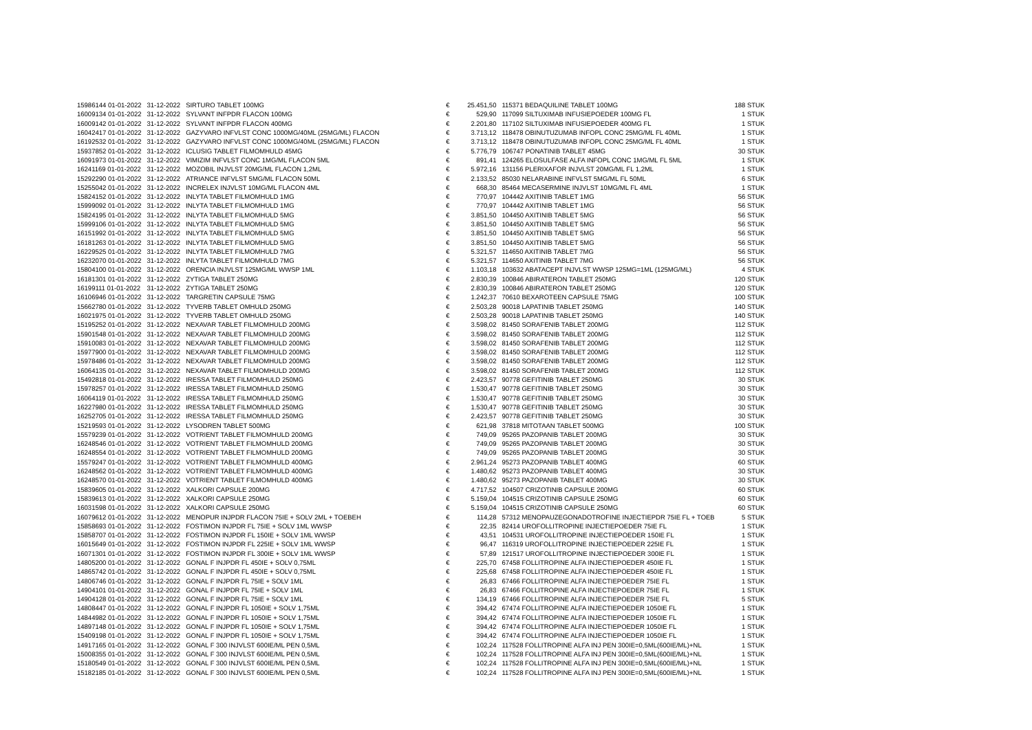| 15986144 01-01-2022 | 31-12-2022 | SIRTURO TABLET 100MG | € | 25.451,50 | 115371 BEDAQUILINE TABLET 100MG | 188 STUK |
| 16009134 01-01-2022 | 31-12-2022 | SYLVANT INFPDR FLACON 100MG | € | 529,90 | 117099 SILTUXIMAB INFUSIEPOEDER 100MG FL | 1 STUK |
| 16009142 01-01-2022 | 31-12-2022 | SYLVANT INFPDR FLACON 400MG | € | 2.201,80 | 117102 SILTUXIMAB INFUSIEPOEDER 400MG FL | 1 STUK |
| 16042417 01-01-2022 | 31-12-2022 | GAZYVARO INFVLST CONC 1000MG/40ML (25MG/ML) FLACON | € | 3.713,12 | 118478 OBINUTUZUMAB INFOPL CONC 25MG/ML FL 40ML | 1 STUK |
| 16192532 01-01-2022 | 31-12-2022 | GAZYVARO INFVLST CONC 1000MG/40ML (25MG/ML) FLACON | € | 3.713,12 | 118478 OBINUTUZUMAB INFOPL CONC 25MG/ML FL 40ML | 1 STUK |
| 15937852 01-01-2022 | 31-12-2022 | ICLUSIG TABLET FILMOMHULD 45MG | € | 5.776,79 | 106747 PONATINIB TABLET 45MG | 30 STUK |
| 16091973 01-01-2022 | 31-12-2022 | VIMIZIM INFVLST CONC 1MG/ML FLACON 5ML | € | 891,41 | 124265 ELOSULFASE ALFA INFOPL CONC 1MG/ML FL 5ML | 1 STUK |
| 16241169 01-01-2022 | 31-12-2022 | MOZOBIL INJVLST 20MG/ML FLACON 1,2ML | € | 5.972,16 | 131156 PLERIXAFOR INJVLST 20MG/ML FL 1,2ML | 1 STUK |
| 15292290 01-01-2022 | 31-12-2022 | ATRIANCE INFVLST 5MG/ML FLACON 50ML | € | 2.133,52 | 85030 NELARABINE INFVLST 5MG/ML FL 50ML | 6 STUK |
| 15255042 01-01-2022 | 31-12-2022 | INCRELEX INJVLST 10MG/ML FLACON 4ML | € | 668,30 | 85464 MECASERMINE INJVLST 10MG/ML FL 4ML | 1 STUK |
| 15824152 01-01-2022 | 31-12-2022 | INLYTA TABLET FILMOMHULD 1MG | € | 770,97 | 104442 AXITINIB TABLET 1MG | 56 STUK |
| 15999092 01-01-2022 | 31-12-2022 | INLYTA TABLET FILMOMHULD 1MG | € | 770,97 | 104442 AXITINIB TABLET 1MG | 56 STUK |
| 15824195 01-01-2022 | 31-12-2022 | INLYTA TABLET FILMOMHULD 5MG | € | 3.851,50 | 104450 AXITINIB TABLET 5MG | 56 STUK |
| 15999106 01-01-2022 | 31-12-2022 | INLYTA TABLET FILMOMHULD 5MG | € | 3.851,50 | 104450 AXITINIB TABLET 5MG | 56 STUK |
| 16151992 01-01-2022 | 31-12-2022 | INLYTA TABLET FILMOMHULD 5MG | € | 3.851,50 | 104450 AXITINIB TABLET 5MG | 56 STUK |
| 16181263 01-01-2022 | 31-12-2022 | INLYTA TABLET FILMOMHULD 5MG | € | 3.851,50 | 104450 AXITINIB TABLET 5MG | 56 STUK |
| 16229525 01-01-2022 | 31-12-2022 | INLYTA TABLET FILMOMHULD 7MG | € | 5.321,57 | 114650 AXITINIB TABLET 7MG | 56 STUK |
| 16232070 01-01-2022 | 31-12-2022 | INLYTA TABLET FILMOMHULD 7MG | € | 5.321,57 | 114650 AXITINIB TABLET 7MG | 56 STUK |
| 15804100 01-01-2022 | 31-12-2022 | ORENCIA INJVLST 125MG/ML WWSP 1ML | € | 1.103,18 | 103632 ABATACEPT INJVLST WWSP 125MG=1ML (125MG/ML) | 4 STUK |
| 16181301 01-01-2022 | 31-12-2022 | ZYTIGA TABLET 250MG | € | 2.830,39 | 100846 ABIRATERON TABLET 250MG | 120 STUK |
| 16199111 01-01-2022 | 31-12-2022 | ZYTIGA TABLET 250MG | € | 2.830,39 | 100846 ABIRATERON TABLET 250MG | 120 STUK |
| 16106946 01-01-2022 | 31-12-2022 | TARGRETIN CAPSULE 75MG | € | 1.242,37 | 70610 BEXAROTEEN CAPSULE 75MG | 100 STUK |
| 15662780 01-01-2022 | 31-12-2022 | TYVERB TABLET OMHULD 250MG | € | 2.503,28 | 90018 LAPATINIB TABLET 250MG | 140 STUK |
| 16021975 01-01-2022 | 31-12-2022 | TYVERB TABLET OMHULD 250MG | € | 2.503,28 | 90018 LAPATINIB TABLET 250MG | 140 STUK |
| 15195252 01-01-2022 | 31-12-2022 | NEXAVAR TABLET FILMOMHULD 200MG | € | 3.598,02 | 81450 SORAFENIB TABLET 200MG | 112 STUK |
| 15901548 01-01-2022 | 31-12-2022 | NEXAVAR TABLET FILMOMHULD 200MG | € | 3.598,02 | 81450 SORAFENIB TABLET 200MG | 112 STUK |
| 15910083 01-01-2022 | 31-12-2022 | NEXAVAR TABLET FILMOMHULD 200MG | € | 3.598,02 | 81450 SORAFENIB TABLET 200MG | 112 STUK |
| 15977900 01-01-2022 | 31-12-2022 | NEXAVAR TABLET FILMOMHULD 200MG | € | 3.598,02 | 81450 SORAFENIB TABLET 200MG | 112 STUK |
| 15978486 01-01-2022 | 31-12-2022 | NEXAVAR TABLET FILMOMHULD 200MG | € | 3.598,02 | 81450 SORAFENIB TABLET 200MG | 112 STUK |
| 16064135 01-01-2022 | 31-12-2022 | NEXAVAR TABLET FILMOMHULD 200MG | € | 3.598,02 | 81450 SORAFENIB TABLET 200MG | 112 STUK |
| 15492818 01-01-2022 | 31-12-2022 | IRESSA TABLET FILMOMHULD 250MG | € | 2.423,57 | 90778 GEFITINIB TABLET 250MG | 30 STUK |
| 15978257 01-01-2022 | 31-12-2022 | IRESSA TABLET FILMOMHULD 250MG | € | 1.530,47 | 90778 GEFITINIB TABLET 250MG | 30 STUK |
| 16064119 01-01-2022 | 31-12-2022 | IRESSA TABLET FILMOMHULD 250MG | € | 1.530,47 | 90778 GEFITINIB TABLET 250MG | 30 STUK |
| 16227980 01-01-2022 | 31-12-2022 | IRESSA TABLET FILMOMHULD 250MG | € | 1.530,47 | 90778 GEFITINIB TABLET 250MG | 30 STUK |
| 16252705 01-01-2022 | 31-12-2022 | IRESSA TABLET FILMOMHULD 250MG | € | 2.423,57 | 90778 GEFITINIB TABLET 250MG | 30 STUK |
| 15219593 01-01-2022 | 31-12-2022 | LYSODREN TABLET 500MG | € | 621,98 | 37818 MITOTAAN TABLET 500MG | 100 STUK |
| 15579239 01-01-2022 | 31-12-2022 | VOTRIENT TABLET FILMOMHULD 200MG | € | 749,09 | 95265 PAZOPANIB TABLET 200MG | 30 STUK |
| 16248546 01-01-2022 | 31-12-2022 | VOTRIENT TABLET FILMOMHULD 200MG | € | 749,09 | 95265 PAZOPANIB TABLET 200MG | 30 STUK |
| 16248554 01-01-2022 | 31-12-2022 | VOTRIENT TABLET FILMOMHULD 200MG | € | 749,09 | 95265 PAZOPANIB TABLET 200MG | 30 STUK |
| 15579247 01-01-2022 | 31-12-2022 | VOTRIENT TABLET FILMOMHULD 400MG | € | 2.961,24 | 95273 PAZOPANIB TABLET 400MG | 60 STUK |
| 16248562 01-01-2022 | 31-12-2022 | VOTRIENT TABLET FILMOMHULD 400MG | € | 1.480,62 | 95273 PAZOPANIB TABLET 400MG | 30 STUK |
| 16248570 01-01-2022 | 31-12-2022 | VOTRIENT TABLET FILMOMHULD 400MG | € | 1.480,62 | 95273 PAZOPANIB TABLET 400MG | 30 STUK |
| 15839605 01-01-2022 | 31-12-2022 | XALKORI CAPSULE 200MG | € | 4.717,52 | 104507 CRIZOTINIB CAPSULE 200MG | 60 STUK |
| 15839613 01-01-2022 | 31-12-2022 | XALKORI CAPSULE 250MG | € | 5.159,04 | 104515 CRIZOTINIB CAPSULE 250MG | 60 STUK |
| 16031598 01-01-2022 | 31-12-2022 | XALKORI CAPSULE 250MG | € | 5.159,04 | 104515 CRIZOTINIB CAPSULE 250MG | 60 STUK |
| 16079612 01-01-2022 | 31-12-2022 | MENOPUR INJPDR FLACON 75IE + SOLV 2ML + TOEBEH | € | 114,28 | 57312 MENOPAUZEGONADOTROFINE INJECTIEPDR 75IE FL + TOEB | 5 STUK |
| 15858693 01-01-2022 | 31-12-2022 | FOSTIMON INJPDR FL 75IE + SOLV 1ML WWSP | € | 22,35 | 82414 UROFOLLITROPINE INJECTIEPOEDER 75IE FL | 1 STUK |
| 15858707 01-01-2022 | 31-12-2022 | FOSTIMON INJPDR FL 150IE + SOLV 1ML WWSP | € | 43,51 | 104531 UROFOLLITROPINE INJECTIEPOEDER 150IE FL | 1 STUK |
| 16015649 01-01-2022 | 31-12-2022 | FOSTIMON INJPDR FL 225IE + SOLV 1ML WWSP | € | 96,47 | 116319 UROFOLLITROPINE INJECTIEPOEDER 225IE FL | 1 STUK |
| 16071301 01-01-2022 | 31-12-2022 | FOSTIMON INJPDR FL 300IE + SOLV 1ML WWSP | € | 57,89 | 121517 UROFOLLITROPINE INJECTIEPOEDER 300IE FL | 1 STUK |
| 14805200 01-01-2022 | 31-12-2022 | GONAL F INJPDR FL 450IE + SOLV 0,75ML | € | 225,70 | 67458 FOLLITROPINE ALFA INJECTIEPOEDER 450IE FL | 1 STUK |
| 14865742 01-01-2022 | 31-12-2022 | GONAL F INJPDR FL 450IE + SOLV 0,75ML | € | 225,68 | 67458 FOLLITROPINE ALFA INJECTIEPOEDER 450IE FL | 1 STUK |
| 14806746 01-01-2022 | 31-12-2022 | GONAL F INJPDR FL 75IE + SOLV 1ML | € | 26,83 | 67466 FOLLITROPINE ALFA INJECTIEPOEDER 75IE FL | 1 STUK |
| 14904101 01-01-2022 | 31-12-2022 | GONAL F INJPDR FL 75IE + SOLV 1ML | € | 26,83 | 67466 FOLLITROPINE ALFA INJECTIEPOEDER 75IE FL | 1 STUK |
| 14904128 01-01-2022 | 31-12-2022 | GONAL F INJPDR FL 75IE + SOLV 1ML | € | 134,19 | 67466 FOLLITROPINE ALFA INJECTIEPOEDER 75IE FL | 5 STUK |
| 14808447 01-01-2022 | 31-12-2022 | GONAL F INJPDR FL 1050IE + SOLV 1,75ML | € | 394,42 | 67474 FOLLITROPINE ALFA INJECTIEPOEDER 1050IE FL | 1 STUK |
| 14844982 01-01-2022 | 31-12-2022 | GONAL F INJPDR FL 1050IE + SOLV 1,75ML | € | 394,42 | 67474 FOLLITROPINE ALFA INJECTIEPOEDER 1050IE FL | 1 STUK |
| 14897148 01-01-2022 | 31-12-2022 | GONAL F INJPDR FL 1050IE + SOLV 1,75ML | € | 394,42 | 67474 FOLLITROPINE ALFA INJECTIEPOEDER 1050IE FL | 1 STUK |
| 15409198 01-01-2022 | 31-12-2022 | GONAL F INJPDR FL 1050IE + SOLV 1,75ML | € | 394,42 | 67474 FOLLITROPINE ALFA INJECTIEPOEDER 1050IE FL | 1 STUK |
| 14917165 01-01-2022 | 31-12-2022 | GONAL F 300 INJVLST 600IE/ML PEN 0,5ML | € | 102,24 | 117528 FOLLITROPINE ALFA INJ PEN 300IE=0,5ML(600IE/ML)+NL | 1 STUK |
| 15008355 01-01-2022 | 31-12-2022 | GONAL F 300 INJVLST 600IE/ML PEN 0,5ML | € | 102,24 | 117528 FOLLITROPINE ALFA INJ PEN 300IE=0,5ML(600IE/ML)+NL | 1 STUK |
| 15180549 01-01-2022 | 31-12-2022 | GONAL F 300 INJVLST 600IE/ML PEN 0,5ML | € | 102,24 | 117528 FOLLITROPINE ALFA INJ PEN 300IE=0,5ML(600IE/ML)+NL | 1 STUK |
| 15182185 01-01-2022 | 31-12-2022 | GONAL F 300 INJVLST 600IE/ML PEN 0,5ML | € | 102,24 | 117528 FOLLITROPINE ALFA INJ PEN 300IE=0,5ML(600IE/ML)+NL | 1 STUK |